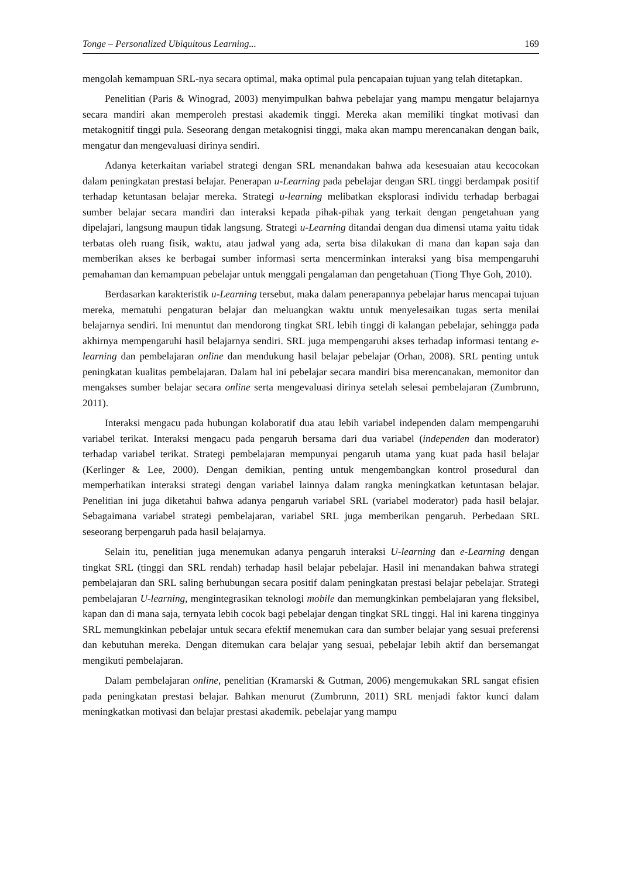Tonge – Personalized Ubiquitous Learning... 169
mengolah kemampuan SRL-nya secara optimal, maka optimal pula pencapaian tujuan yang telah ditetapkan.
Penelitian (Paris & Winograd, 2003) menyimpulkan bahwa pebelajar yang mampu mengatur belajarnya secara mandiri akan memperoleh prestasi akademik tinggi. Mereka akan memiliki tingkat motivasi dan metakognitif tinggi pula. Seseorang dengan metakognisi tinggi, maka akan mampu merencanakan dengan baik, mengatur dan mengevaluasi dirinya sendiri.
Adanya keterkaitan variabel strategi dengan SRL menandakan bahwa ada kesesuaian atau kecocokan dalam peningkatan prestasi belajar. Penerapan u-Learning pada pebelajar dengan SRL tinggi berdampak positif terhadap ketuntasan belajar mereka. Strategi u-learning melibatkan eksplorasi individu terhadap berbagai sumber belajar secara mandiri dan interaksi kepada pihak-pihak yang terkait dengan pengetahuan yang dipelajari, langsung maupun tidak langsung. Strategi u-Learning ditandai dengan dua dimensi utama yaitu tidak terbatas oleh ruang fisik, waktu, atau jadwal yang ada, serta bisa dilakukan di mana dan kapan saja dan memberikan akses ke berbagai sumber informasi serta mencerminkan interaksi yang bisa mempengaruhi pemahaman dan kemampuan pebelajar untuk menggali pengalaman dan pengetahuan (Tiong Thye Goh, 2010).
Berdasarkan karakteristik u-Learning tersebut, maka dalam penerapannya pebelajar harus mencapai tujuan mereka, mematuhi pengaturan belajar dan meluangkan waktu untuk menyelesaikan tugas serta menilai belajarnya sendiri. Ini menuntut dan mendorong tingkat SRL lebih tinggi di kalangan pebelajar, sehingga pada akhirnya mempengaruhi hasil belajarnya sendiri. SRL juga mempengaruhi akses terhadap informasi tentang e-learning dan pembelajaran online dan mendukung hasil belajar pebelajar (Orhan, 2008). SRL penting untuk peningkatan kualitas pembelajaran. Dalam hal ini pebelajar secara mandiri bisa merencanakan, memonitor dan mengakses sumber belajar secara online serta mengevaluasi dirinya setelah selesai pembelajaran (Zumbrunn, 2011).
Interaksi mengacu pada hubungan kolaboratif dua atau lebih variabel independen dalam mempengaruhi variabel terikat. Interaksi mengacu pada pengaruh bersama dari dua variabel (independen dan moderator) terhadap variabel terikat. Strategi pembelajaran mempunyai pengaruh utama yang kuat pada hasil belajar (Kerlinger & Lee, 2000). Dengan demikian, penting untuk mengembangkan kontrol prosedural dan memperhatikan interaksi strategi dengan variabel lainnya dalam rangka meningkatkan ketuntasan belajar. Penelitian ini juga diketahui bahwa adanya pengaruh variabel SRL (variabel moderator) pada hasil belajar. Sebagaimana variabel strategi pembelajaran, variabel SRL juga memberikan pengaruh. Perbedaan SRL seseorang berpengaruh pada hasil belajarnya.
Selain itu, penelitian juga menemukan adanya pengaruh interaksi U-learning dan e-Learning dengan tingkat SRL (tinggi dan SRL rendah) terhadap hasil belajar pebelajar. Hasil ini menandakan bahwa strategi pembelajaran dan SRL saling berhubungan secara positif dalam peningkatan prestasi belajar pebelajar. Strategi pembelajaran U-learning, mengintegrasikan teknologi mobile dan memungkinkan pembelajaran yang fleksibel, kapan dan di mana saja, ternyata lebih cocok bagi pebelajar dengan tingkat SRL tinggi. Hal ini karena tingginya SRL memungkinkan pebelajar untuk secara efektif menemukan cara dan sumber belajar yang sesuai preferensi dan kebutuhan mereka. Dengan ditemukan cara belajar yang sesuai, pebelajar lebih aktif dan bersemangat mengikuti pembelajaran.
Dalam pembelajaran online, penelitian (Kramarski & Gutman, 2006) mengemukakan SRL sangat efisien pada peningkatan prestasi belajar. Bahkan menurut (Zumbrunn, 2011) SRL menjadi faktor kunci dalam meningkatkan motivasi dan belajar prestasi akademik. pebelajar yang mampu